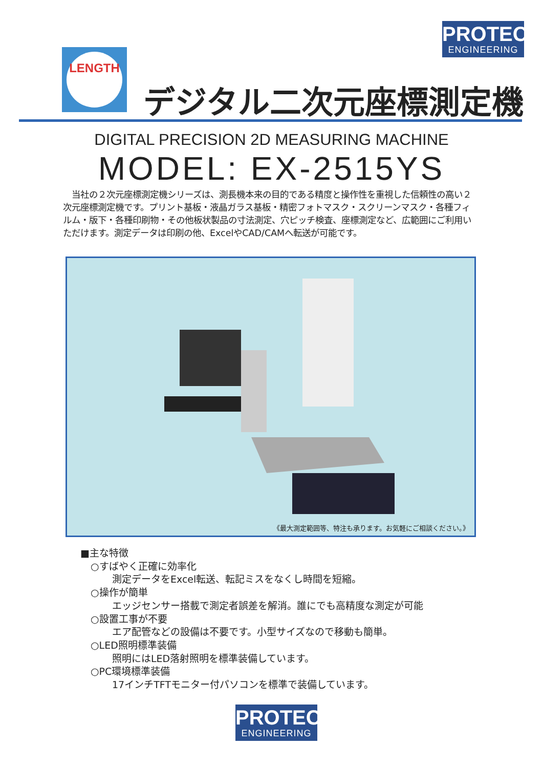PROTEC
ENGINEERING
LENGTH
デジタル二次元座標測定機
DIGITAL PRECISION 2D MEASURING MACHINE
MODEL: EX-2515YS
　当社の２次元座標測定機シリーズは、測長機本来の目的である精度と操作性を重視した信頼性の高い２次元座標測定機です。プリント基板・液晶ガラス基板・精密フォトマスク・スクリーンマスク・各種フィルム・版下・各種印刷物・その他板状製品の寸法測定、穴ピッチ検査、座標測定など、広範囲にご利用いただけます。測定データは印刷の他、ExcelやCAD/CAMへ転送が可能です。
《最大測定範囲等、特注も承ります。お気軽にご相談ください。》
■主な特徴
○すばやく正確に効率化
測定データをExcel転送、転記ミスをなくし時間を短縮。
○操作が簡単
エッジセンサー搭載で測定者誤差を解消。誰にでも高精度な測定が可能
○設置工事が不要
エア配管などの設備は不要です。小型サイズなので移動も簡単。
○LED照明標準装備
照明にはLED落射照明を標準装備しています。
○PC環境標準装備
17インチTFTモニター付パソコンを標準で装備しています。
PROTEC
ENGINEERING